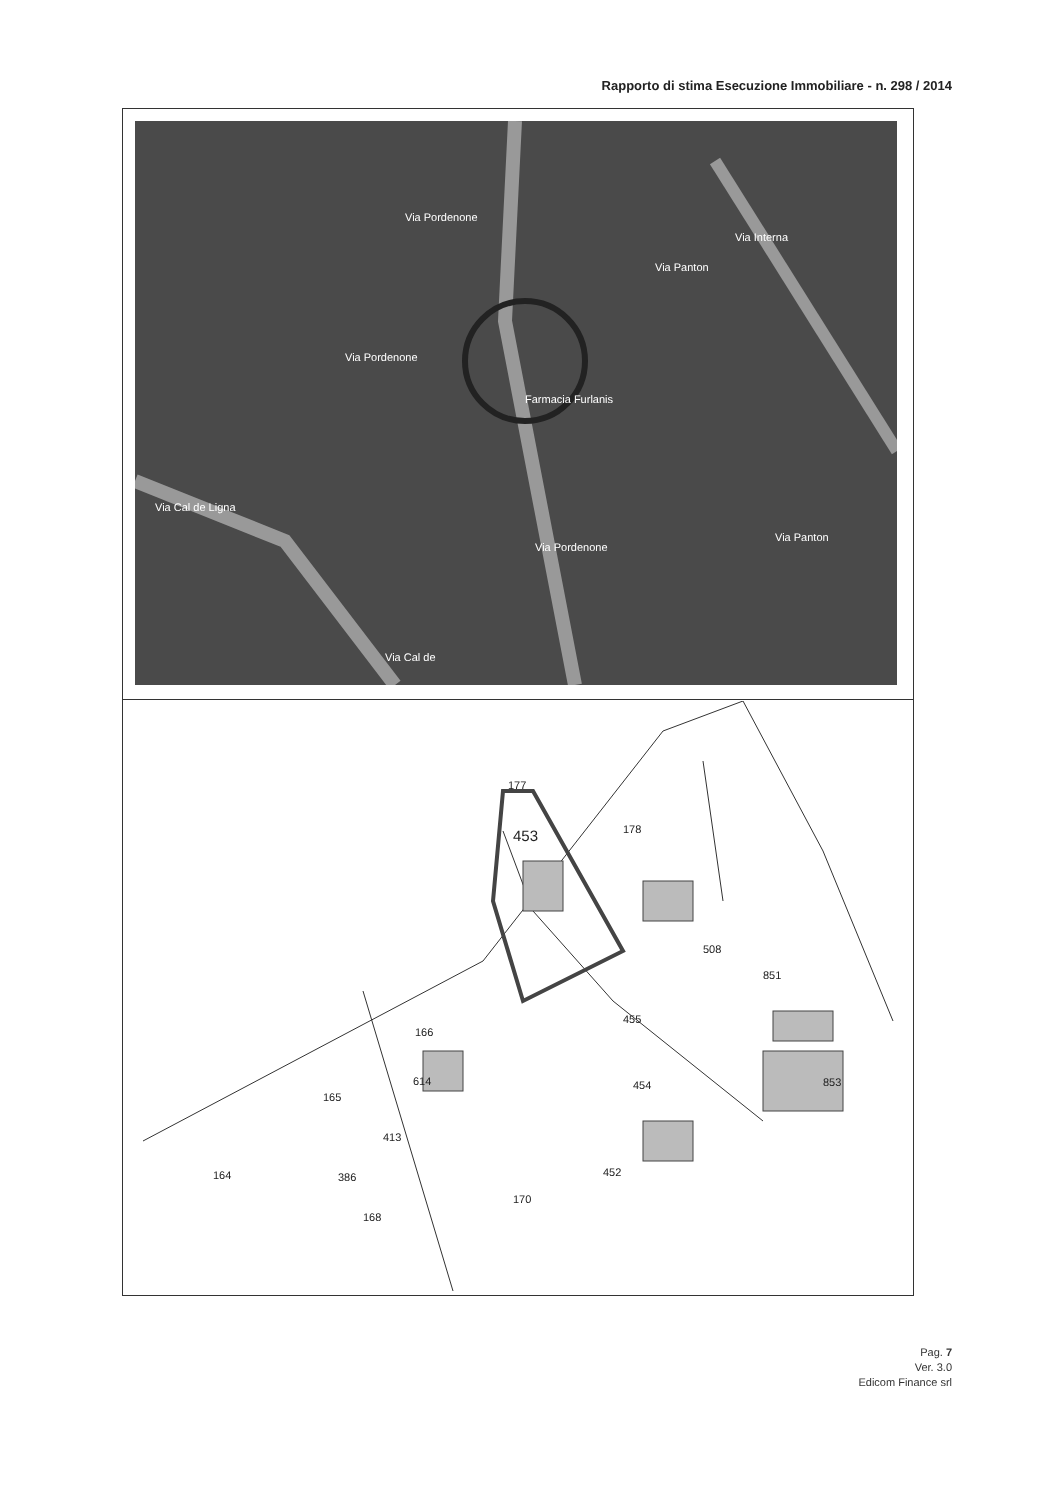Rapporto di stima Esecuzione Immobiliare - n. 298 / 2014
Via Pordenone
Via Pordenone
Via Panton
Via Interna
Farmacia Furlanis
Via Cal de Ligna
Via Pordenone
Via Panton
Via Cal de
177
453
178
508
851
455
166
454
853
614
165
413
452
164
386
170
168
Pag. 7
Ver. 3.0
Edicom Finance srl